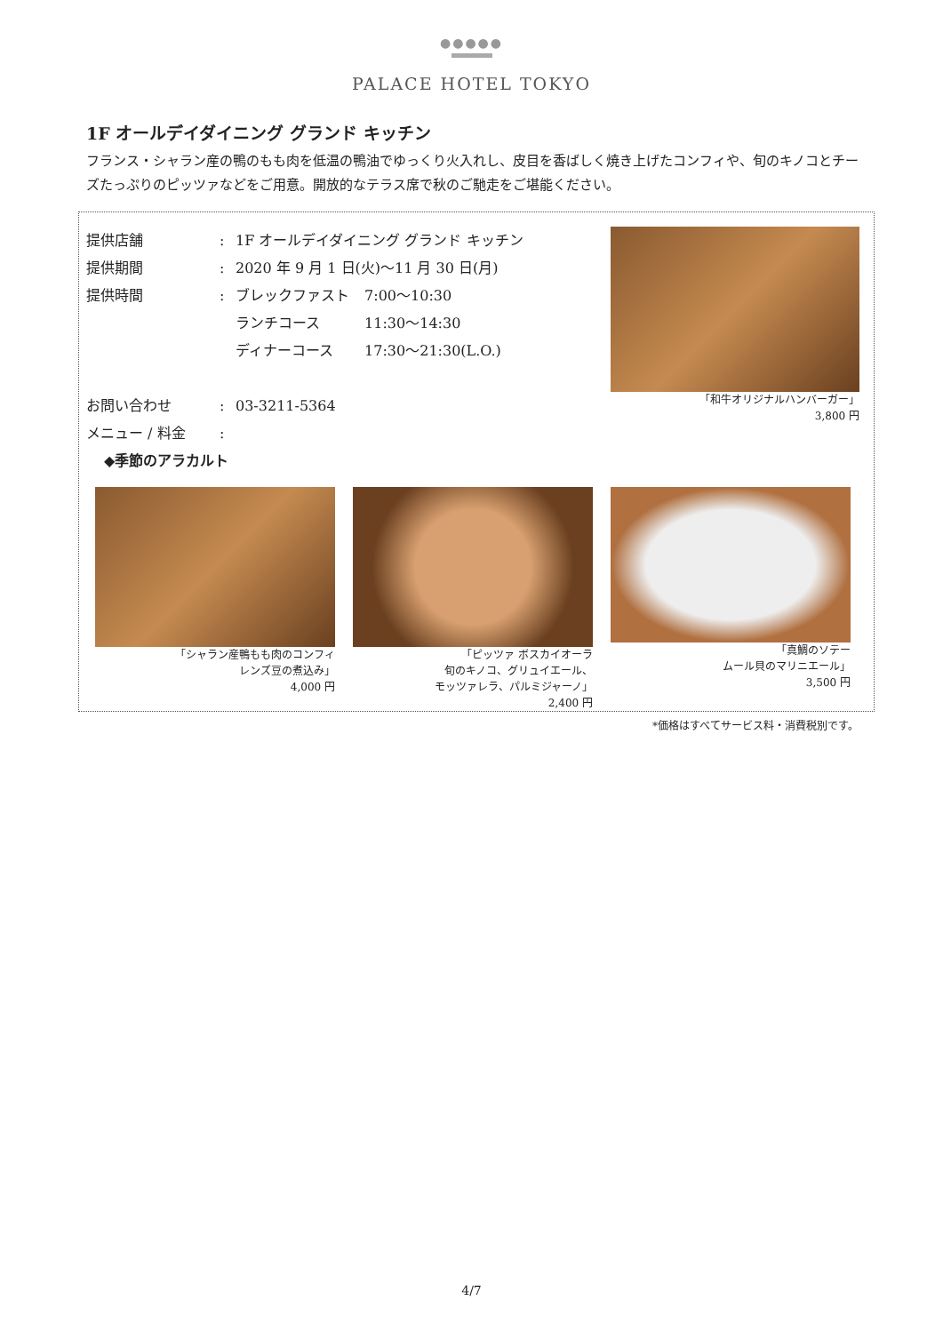●●●●●
PALACE HOTEL TOKYO
1F オールデイダイニング グランド キッチン
フランス・シャラン産の鴨のもも肉を低温の鴨油でゆっくり火入れし、皮目を香ばしく焼き上げたコンフィや、旬のキノコとチーズたっぷりのピッツァなどをご用意。開放的なテラス席で秋のご馳走をご堪能ください。
提供店舗: 1F オールデイダイニング グランド キッチン
提供期間: 2020 年 9 月 1 日(火)〜11 月 30 日(月)
提供時間: ブレックファスト 7:00〜10:30
ランチコース 11:30〜14:30
ディナーコース 17:30〜21:30(L.O.)
お問い合わせ: 03-3211-5364
メニュー / 料金:
◆季節のアラカルト
「和牛オリジナルハンバーガー」
3,800 円
「シャラン産鴨もも肉のコンフィ
レンズ豆の煮込み」
4,000 円
「ピッツァ ボスカイオーラ
旬のキノコ、グリュイエール、
モッツァレラ、パルミジャーノ」
2,400 円
「真鯛のソテー
ムール貝のマリニエール」
3,500 円
*価格はすべてサービス料・消費税別です。
4/7